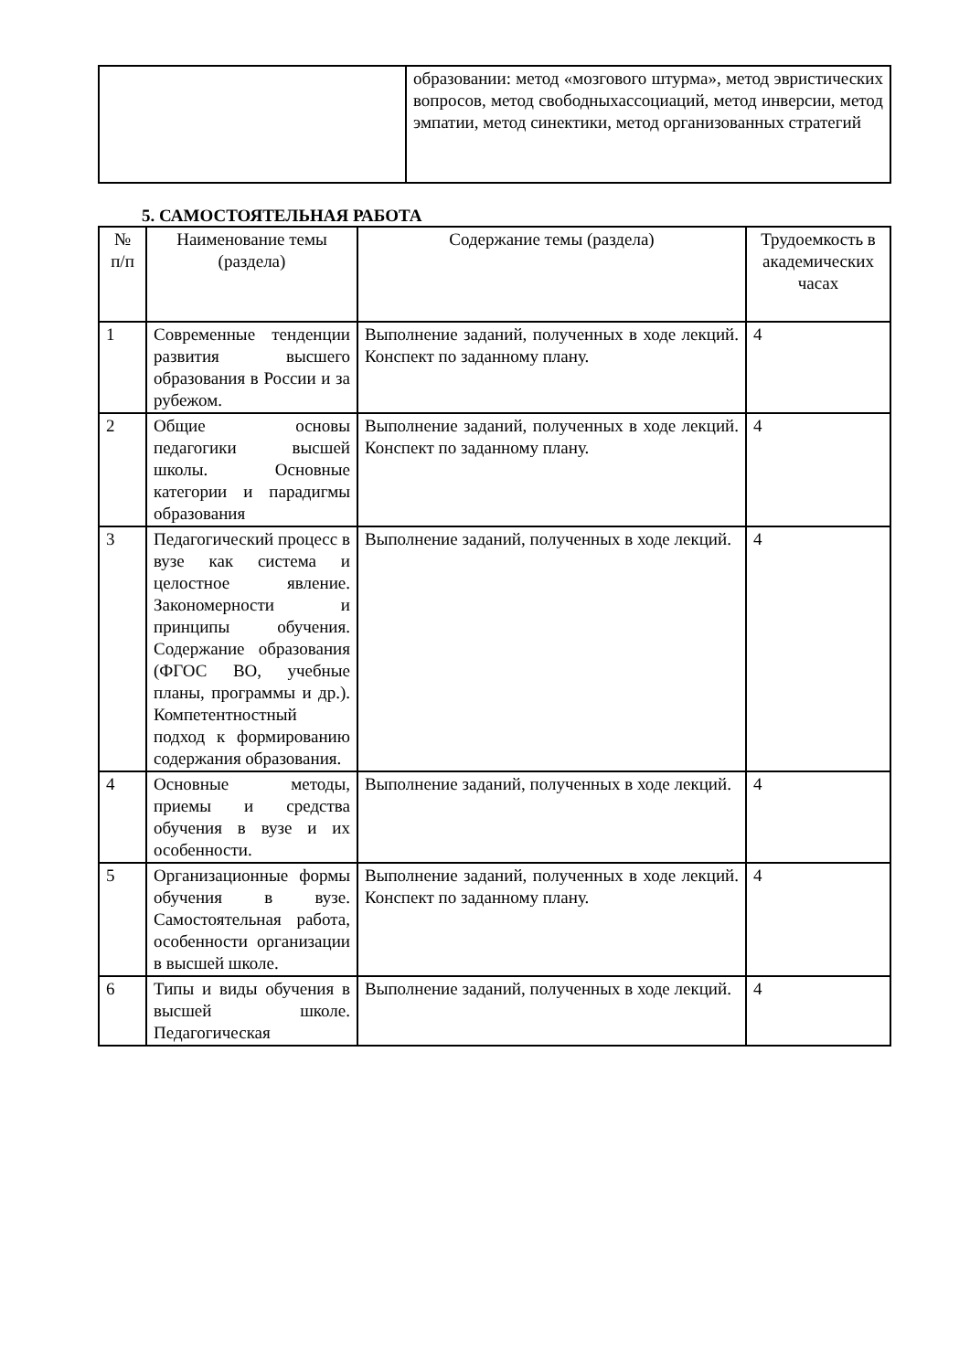| | образовании: метод «мозгового штурма», метод эвристических вопросов, метод свободныхассоциаций, метод инверсии, метод эмпатии, метод синектики, метод организованных стратегий |
5. САМОСТОЯТЕЛЬНАЯ РАБОТА
| № п/п | Наименование темы (раздела) | Содержание темы (раздела) | Трудоемкость в академических часах |
| --- | --- | --- | --- |
| 1 | Современные тенденции развития высшего образования в России и за рубежом. | Выполнение заданий, полученных в ходе лекций. Конспект по заданному плану. | 4 |
| 2 | Общие основы педагогики высшей школы. Основные категории и парадигмы образования | Выполнение заданий, полученных в ходе лекций. Конспект по заданному плану. | 4 |
| 3 | Педагогический процесс в вузе как система и целостное явление. Закономерности и принципы обучения. Содержание образования (ФГОС ВО, учебные планы, программы и др.). Компетентностный подход к формированию содержания образования. | Выполнение заданий, полученных в ходе лекций. | 4 |
| 4 | Основные методы, приемы и средства обучения в вузе и их особенности. | Выполнение заданий, полученных в ходе лекций. | 4 |
| 5 | Организационные формы обучения в вузе. Самостоятельная работа, особенности организации в высшей школе. | Выполнение заданий, полученных в ходе лекций. Конспект по заданному плану. | 4 |
| 6 | Типы и виды обучения в высшей школе. Педагогическая | Выполнение заданий, полученных в ходе лекций. | 4 |